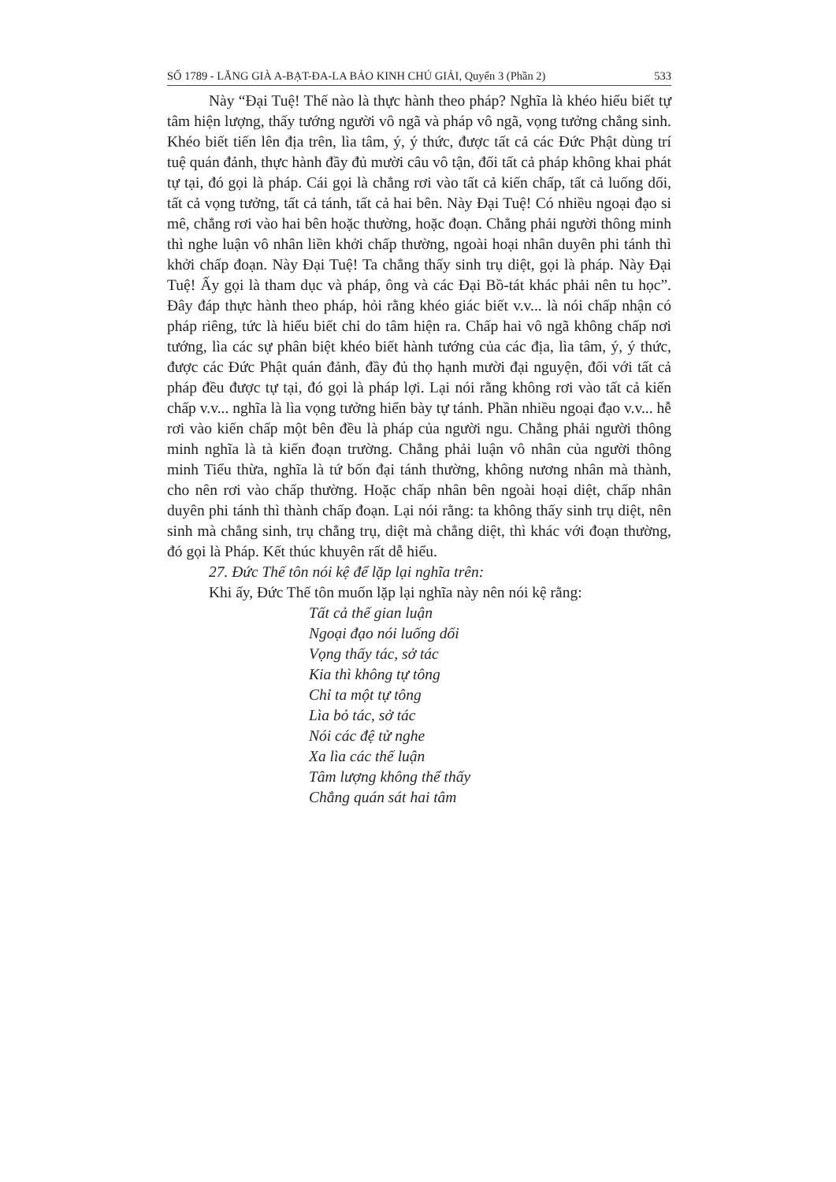SỐ 1789 - LĂNG GIÀ A-BẠT-ĐA-LA BẢO KINH CHÚ GIẢI, Quyển 3 (Phần 2) 533
Này “Đại Tuệ! Thế nào là thực hành theo pháp? Nghĩa là khéo hiểu biết tự tâm hiện lượng, thấy tướng người vô ngã và pháp vô ngã, vọng tưởng chẳng sinh. Khéo biết tiến lên địa trên, lìa tâm, ý, ý thức, được tất cả các Đức Phật dùng trí tuệ quán đảnh, thực hành đầy đủ mười câu vô tận, đối tất cả pháp không khai phát tự tại, đó gọi là pháp. Cái gọi là chẳng rơi vào tất cả kiến chấp, tất cả luống dối, tất cả vọng tưởng, tất cả tánh, tất cả hai bên. Này Đại Tuệ! Có nhiều ngoại đạo si mê, chẳng rơi vào hai bên hoặc thường, hoặc đoạn. Chẳng phải người thông minh thì nghe luận vô nhân liền khởi chấp thường, ngoài hoại nhân duyên phi tánh thì khởi chấp đoạn. Này Đại Tuệ! Ta chẳng thấy sinh trụ diệt, gọi là pháp. Này Đại Tuệ! Ấy gọi là tham dục và pháp, ông và các Đại Bồ-tát khác phải nên tu học”. Đây đáp thực hành theo pháp, hỏi rằng khéo giác biết v.v... là nói chấp nhận có pháp riêng, tức là hiểu biết chỉ do tâm hiện ra. Chấp hai vô ngã không chấp nơi tướng, lìa các sự phân biệt khéo biết hành tướng của các địa, lìa tâm, ý, ý thức, được các Đức Phật quán đảnh, đầy đủ thọ hạnh mười đại nguyện, đối với tất cả pháp đều được tự tại, đó gọi là pháp lợi. Lại nói rằng không rơi vào tất cả kiến chấp v.v... nghĩa là lìa vọng tưởng hiển bày tự tánh. Phần nhiều ngoại đạo v.v... hễ rơi vào kiến chấp một bên đều là pháp của người ngu. Chẳng phải người thông minh nghĩa là tà kiến đoạn trường. Chẳng phải luận vô nhân của người thông minh Tiểu thừa, nghĩa là tứ bốn đại tánh thường, không nương nhân mà thành, cho nên rơi vào chấp thường. Hoặc chấp nhân bên ngoài hoại diệt, chấp nhân duyên phi tánh thì thành chấp đoạn. Lại nói rằng: ta không thấy sinh trụ diệt, nên sinh mà chẳng sinh, trụ chẳng trụ, diệt mà chẳng diệt, thì khác với đoạn thường, đó gọi là Pháp. Kết thúc khuyên rất dễ hiểu.
27. Đức Thế tôn nói kệ để lặp lại nghĩa trên:
Khi ấy, Đức Thế tôn muốn lặp lại nghĩa này nên nói kệ rằng:
Tất cả thế gian luận
Ngoại đạo nói luống dối
Vọng thấy tác, sở tác
Kia thì không tự tông
Chỉ ta một tự tông
Lìa bỏ tác, sở tác
Nói các đệ tử nghe
Xa lìa các thế luận
Tâm lượng không thể thấy
Chẳng quán sát hai tâm